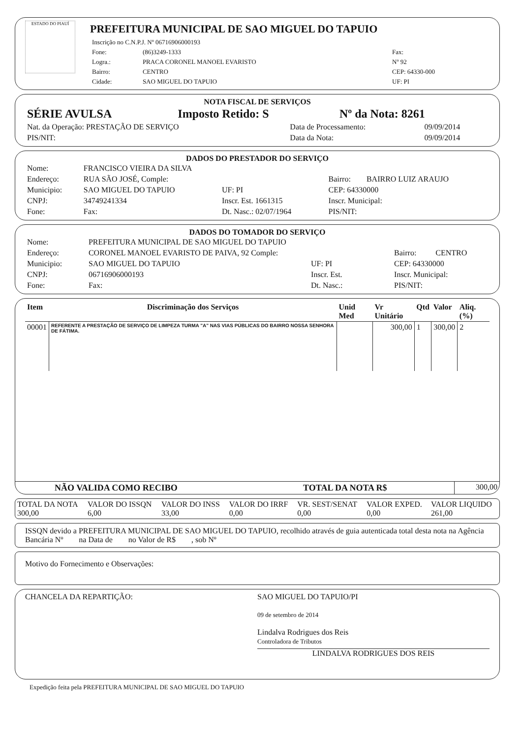ESTADO DO PIAUÍ
PREFEITURA MUNICIPAL DE SAO MIGUEL DO TAPUIO
| Inscrição no C.N.P.J. Nº 06716906000193 | | |
| Fone: | (86)3249-1333 | Fax: |
| Logra.: | PRACA CORONEL MANOEL EVARISTO | Nº 92 |
| Bairro: | CENTRO | CEP: 64330-000 |
| Cidade: | SAO MIGUEL DO TAPUIO | UF: PI |
NOTA FISCAL DE SERVIÇOS
| SÉRIE AVULSA | Imposto Retido: S | Nº da Nota: 8261 |
| Nat. da Operação: PRESTAÇÃO DE SERVIÇO | Data de Processamento: | 09/09/2014 |
| PIS/NIT: | Data da Nota: | 09/09/2014 |
DADOS DO PRESTADOR DO SERVIÇO
| Nome: | FRANCISCO VIEIRA DA SILVA | | | | |
| Endereço: | RUA SÃO JOSÉ, Comple: | | | Bairro: | BAIRRO LUIZ ARAUJO |
| Municipio: | SAO MIGUEL DO TAPUIO | | UF: PI | CEP: 64330000 | |
| CNPJ: | 34749241334 | Inscr. Est. 1661315 | | Inscr. Municipal: | |
| Fone: | Fax: | Dt. Nasc.: 02/07/1964 | | PIS/NIT: | |
DADOS DO TOMADOR DO SERVIÇO
| Nome: | PREFEITURA MUNICIPAL DE SAO MIGUEL DO TAPUIO | | | | |
| Endereço: | CORONEL MANOEL EVARISTO DE PAIVA, 92 Comple: | | | Bairro: | CENTRO |
| Municipio: | SAO MIGUEL DO TAPUIO | | UF: PI | CEP: 64330000 | |
| CNPJ: | 06716906000193 | Inscr. Est. | | Inscr. Municipal: | |
| Fone: | Fax: | Dt. Nasc.: | | PIS/NIT: | |
| Item | Discriminação dos Serviços | Unid Med | Vr Unitário | Qtd | Valor | Aliq.(%) |
| --- | --- | --- | --- | --- | --- | --- |
| 00001 | REFERENTE A PRESTAÇÃO DE SERVIÇO DE LIMPEZA TURMA "A" NAS VIAS PÚBLICAS DO BAIRRO NOSSA SENHORA DE FÁTIMA. | | 300,00 | 1 | 300,00 | 2 |
| NÃO VALIDA COMO RECIBO | TOTAL DA NOTA R$ | 300,00 |
| TOTAL DA NOTA 300,00 | VALOR DO ISSQN 6,00 | VALOR DO INSS 33,00 | VALOR DO IRRF 0,00 | VR. SEST/SENAT 0,00 | VALOR EXPED. 0,00 | VALOR LIQUIDO 261,00 |
ISSQN devido a PREFEITURA MUNICIPAL DE SAO MIGUEL DO TAPUIO, recolhido através de guia autenticada total desta nota na Agência Bancária Nº na Data de no Valor de R$ , sob Nº
Motivo do Fornecimento e Observações:
CHANCELA DA REPARTIÇÃO: SAO MIGUEL DO TAPUIO/PI
09 de setembro de 2014
Lindalva Rodrigues dos Reis
Controladora de Tributos
LINDALVA RODRIGUES DOS REIS
Expedição feita pela PREFEITURA MUNICIPAL DE SAO MIGUEL DO TAPUIO